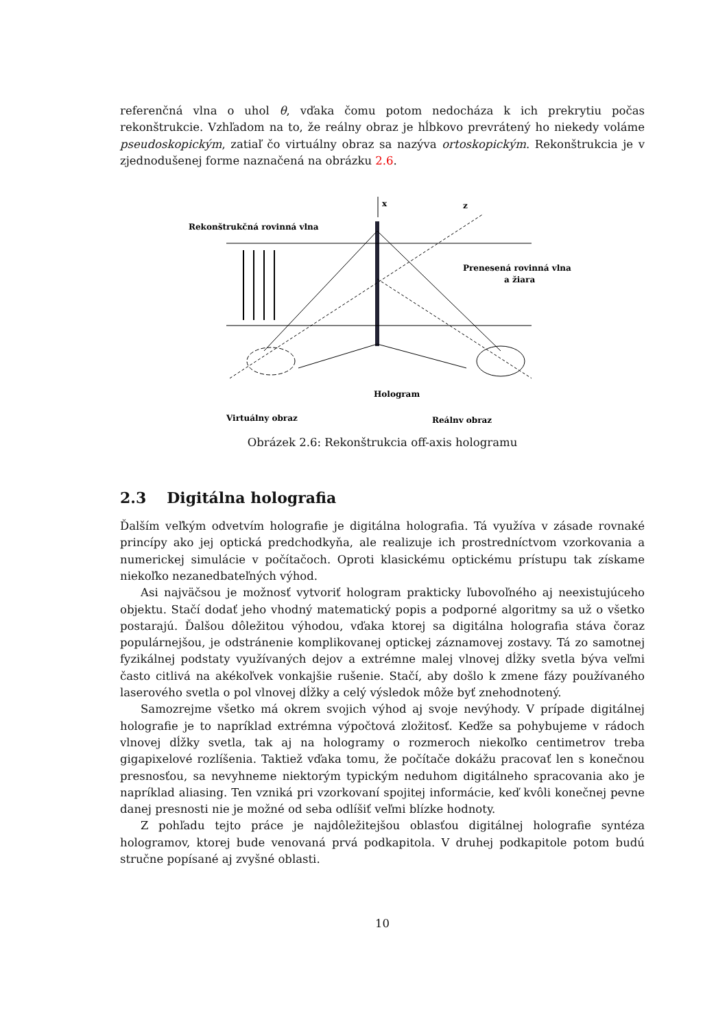referenčná vlna o uhol θ, vďaka čomu potom nedocháza k ich prekrytiu počas rekonštrukcie. Vzhľadom na to, že reálny obraz je hĺbkovo prevrátený ho niekedy voláme pseudoskopickým, zatiaľ čo virtuálny obraz sa nazýva ortoskopickým. Rekonštrukcia je v zjednodušenej forme naznačená na obrázku 2.6.
x
Rekonštrukčná rovinná vlna
z
Prenesená rovinná vlna
a žiara
Hologram
Virtuálny obraz
Reálny obraz
Obrázek 2.6: Rekonštrukcia off-axis hologramu
2.3 Digitálna holografia
Ďalším veľkým odvetvím holografie je digitálna holografia. Tá využíva v zásade rovnaké princípy ako jej optická predchodkyňa, ale realizuje ich prostredníctvom vzorkovania a numerickej simulácie v počítačoch. Oproti klasickému optickému prístupu tak získame niekoľko nezanedbateľných výhod.
Asi najväčsou je možnosť vytvoriť hologram prakticky ľubovoľného aj neexistujúceho objektu. Stačí dodať jeho vhodný matematický popis a podporné algoritmy sa už o všetko postarajú. Ďalšou dôležitou výhodou, vďaka ktorej sa digitálna holografia stáva čoraz populárnejšou, je odstránenie komplikovanej optickej záznamovej zostavy. Tá zo samotnej fyzikálnej podstaty využívaných dejov a extrémne malej vlnovej dĺžky svetla býva veľmi často citlivá na akékoľvek vonkajšie rušenie. Stačí, aby došlo k zmene fázy používaného laserového svetla o pol vlnovej dĺžky a celý výsledok môže byť znehodnotený.
Samozrejme všetko má okrem svojich výhod aj svoje nevýhody. V prípade digitálnej holografie je to napríklad extrémna výpočtová zložitosť. Keďže sa pohybujeme v rádoch vlnovej dĺžky svetla, tak aj na hologramy o rozmeroch niekoľko centimetrov treba gigapixelové rozlíšenia. Taktiež vďaka tomu, že počítače dokážu pracovať len s konečnou presnosťou, sa nevyhneme niektorým typickým neduhom digitálneho spracovania ako je napríklad aliasing. Ten vzniká pri vzorkovaní spojitej informácie, keď kvôli konečnej pevne danej presnosti nie je možné od seba odlíšiť veľmi blízke hodnoty.
Z pohľadu tejto práce je najdôležitejšou oblasťou digitálnej holografie syntéza hologramov, ktorej bude venovaná prvá podkapitola. V druhej podkapitole potom budú stručne popísané aj zvyšné oblasti.
10